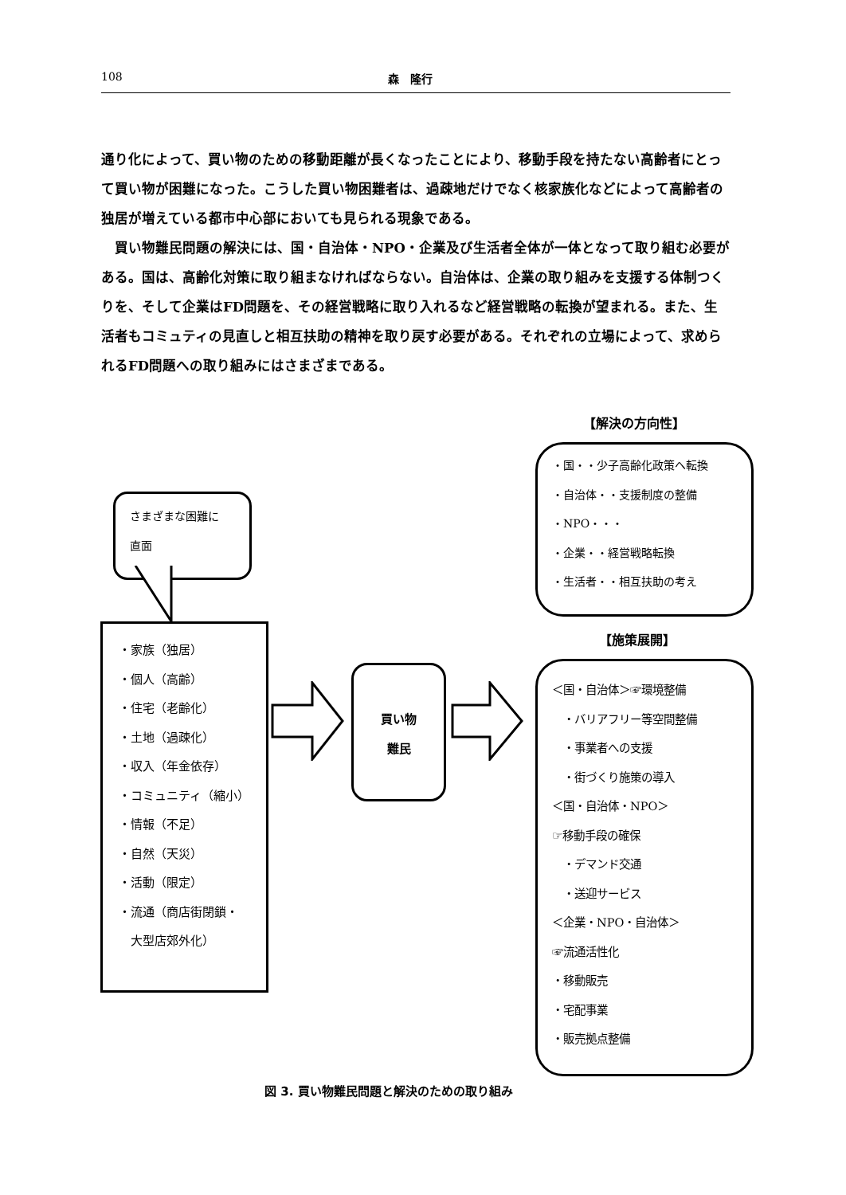108 森　隆行
通り化によって、買い物のための移動距離が長くなったことにより、移動手段を持たない高齢者にとって買い物が困難になった。こうした買い物困難者は、過疎地だけでなく核家族化などによって高齢者の独居が増えている都市中心部においても見られる現象である。
　買い物難民問題の解決には、国・自治体・NPO・企業及び生活者全体が一体となって取り組む必要がある。国は、高齢化対策に取り組まなければならない。自治体は、企業の取り組みを支援する体制つくりを、そして企業はFD問題を、その経営戦略に取り入れるなど経営戦略の転換が望まれる。また、生活者もコミュティの見直しと相互扶助の精神を取り戻す必要がある。それぞれの立場によって、求められるFD問題への取り組みにはさまざまである。
【解決の方向性】
・国・・少子高齢化政策へ転換
・自治体・・支援制度の整備
・NPO・・・
・企業・・経営戦略転換
・生活者・・相互扶助の考え
さまざまな困難に
直面
・家族（独居）
・個人（高齢）
・住宅（老齢化）
・土地（過疎化）
・収入（年金依存）
・コミュニティ（縮小）
・情報（不足）
・自然（天災）
・活動（限定）
・流通（商店街閉鎖・
　大型店郊外化）
買い物
難民
【施策展開】
＜国・自治体＞☞環境整備
　・バリアフリー等空間整備
　・事業者への支援
　・街づくり施策の導入
＜国・自治体・NPO＞
☞移動手段の確保
　・デマンド交通
　・送迎サービス
＜企業・NPO・自治体＞
☞流通活性化
・移動販売
・宅配事業
・販売拠点整備
図 3. 買い物難民問題と解決のための取り組み